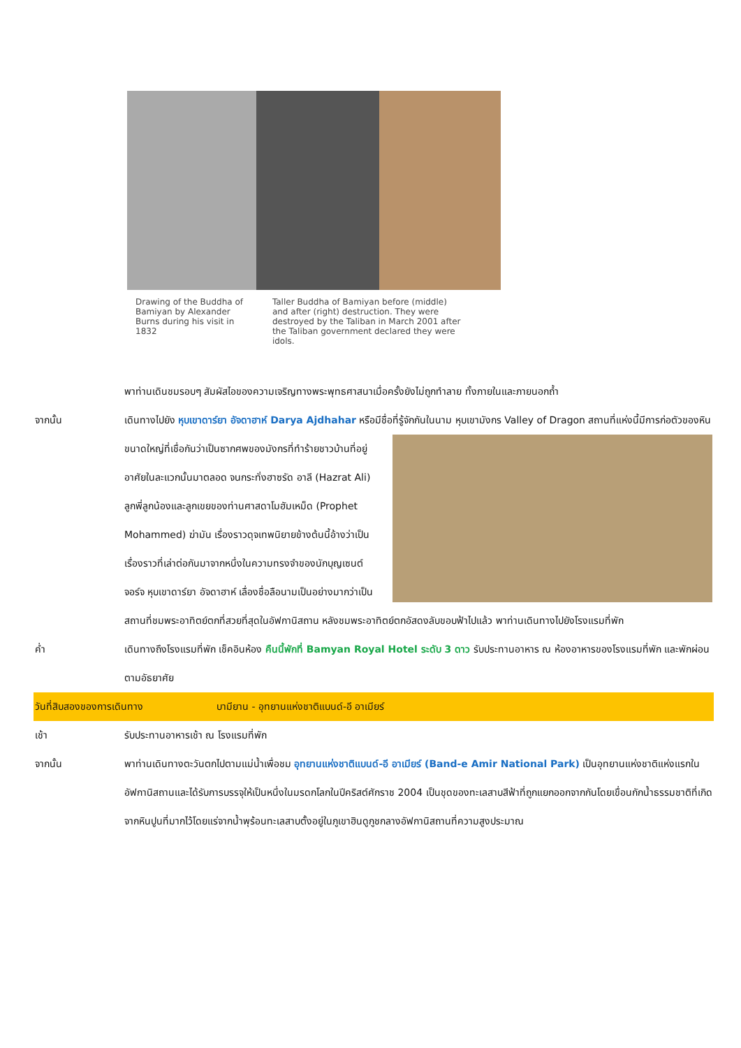Drawing of the Buddha of Bamiyan by Alexander Burns during his visit in 1832
Taller Buddha of Bamiyan before (middle) and after (right) destruction. They were destroyed by the Taliban in March 2001 after the Taliban government declared they were idols.
พาท่านเดินชมรอบๆ สัมผัสไอของความเจริญทางพระพุทธศาสนาเมื่อครั้งยังไม่ถูกทำลาย ทั้งภายในและภายนอกถ้ำ
จากนั้น เดินทางไปยัง หุบเขาดาร์ยา อัจดาฮาห์ Darya Ajdhahar หรือมีชื่อที่รู้จักกันในนาม หุบเขามังกร Valley
of Dragon สถานที่แห่งนี้มีการก่อตัวของหินขนาดใหญ่ที่เชื่อกันว่าเป็นซากศพของมังกรที่ทำร้ายชาวบ้านที่อยู่อาศัยในละแวกนั้นมาตลอด จนกระทั่งฮาซรัด อาลี (Hazrat Ali) ลูกพี่ลูกน้องและลูกเขยของท่านศาสดาโมฮัมเหม็ด (Prophet Mohammed) ฆ่ามัน เรื่องราวดุจเทพนิยายข้างต้นนี้อ้างว่าเป็นเรื่องราวที่เล่าต่อกันมาจากหนึ่งในความทรงจำของนักบุญเซนต์จอร์จ หุบเขาดาร์ยา อัจดาฮาห์ เลื่องชื่อลือนามเป็นอย่างมากว่าเป็นสถานที่ชมพระอาทิตย์ตกที่สวยที่สุดในอัฟกานิสถาน หลังชมพระอาทิตย์ตกอัสดงลับขอบฟ้าไปแล้ว พาท่านเดินทางไปยังโรงแรมที่พัก
ค่ำ เดินทางถึงโรงแรมที่พัก เช็คอินห้อง คืนนี้พักที่ Bamyan Royal Hotel ระดับ 3 ดาว รับประทานอาหาร ณ ห้องอาหารของโรงแรมที่พัก และพักผ่อนตามอัธยาศัย
วันที่สิบสองของการเดินทาง บามียาน - อุทยานแห่งชาติแบนด์-อี อาเมียร์
เช้า รับประทานอาหารเช้า ณ โรงแรมที่พัก
จากนั้น พาท่านเดินทางตะวันตกไปตามแม่น้ำเพื่อชม อุทยานแห่งชาติแบนด์-อี อาเมียร์ (Band-e Amir National Park) เป็นอุทยานแห่งชาติแห่งแรกในอัฟกานิสถานและได้รับการบรรจุให้เป็นหนึ่งในมรดกโลกในปีคริสต์ศักราช 2004 เป็นชุดของทะเลสาบสีฟ้าที่ถูกแยกออกจากกันโดยเขื่อนกักน้ำธรรมชาติที่เกิดจากหินปูนที่มากไว้โดยแร่จากน้ำพุร้อนทะเลสาบตั้งอยู่ในภูเขาฮินดูกูชกลางอัฟกานิสถานที่ความสูงประมาณ